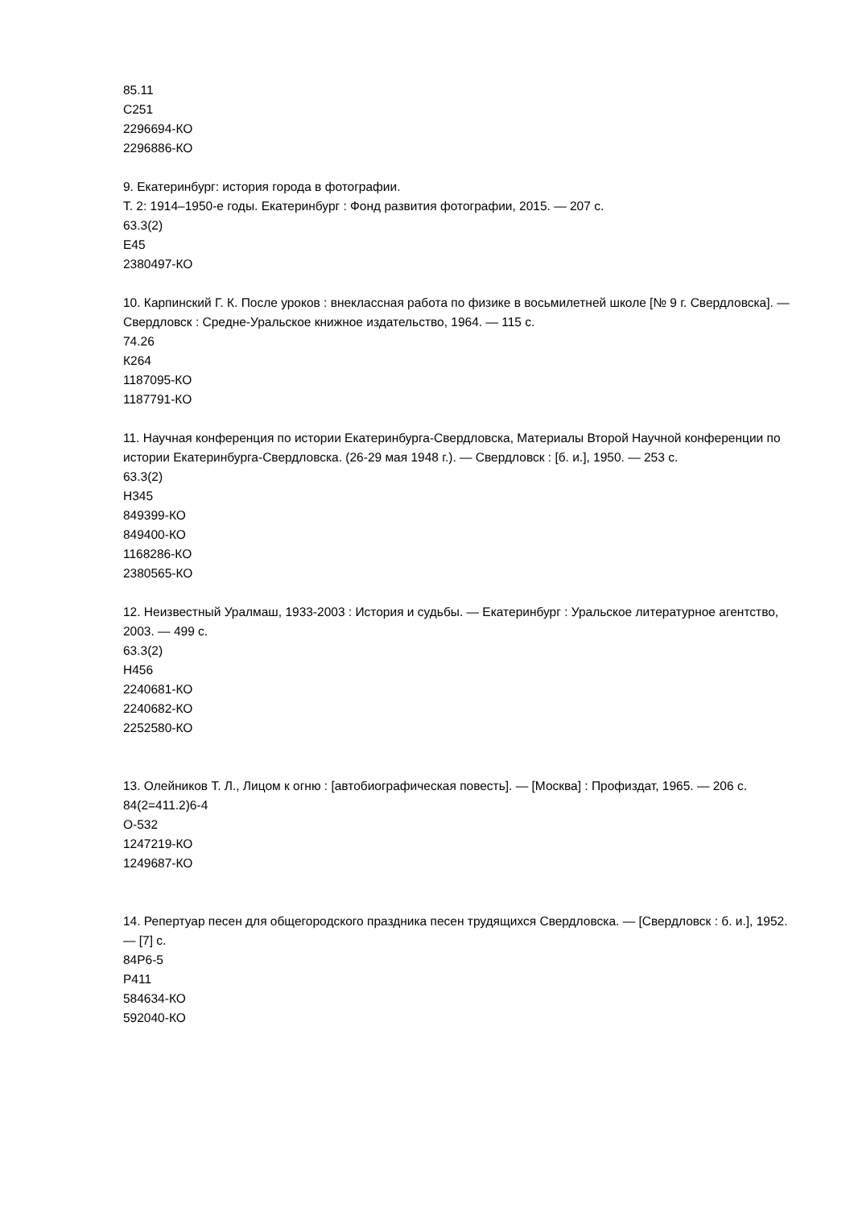85.11
С251
2296694-КО
2296886-КО
9. Екатеринбург: история города в фотографии.
Т. 2: 1914–1950-е годы. Екатеринбург : Фонд развития фотографии, 2015. — 207 с.
63.3(2)
Е45
2380497-КО
10. Карпинский Г. К. После уроков : внеклассная работа по физике в восьмилетней школе [№ 9 г. Свердловска]. — Свердловск : Средне-Уральское книжное издательство, 1964. — 115 с.
74.26
К264
1187095-КО
1187791-КО
11. Научная конференция по истории Екатеринбурга-Свердловска, Материалы Второй Научной конференции по истории Екатеринбурга-Свердловска. (26-29 мая 1948 г.). — Свердловск : [б. и.], 1950. — 253 с.
63.3(2)
Н345
849399-КО
849400-КО
1168286-КО
2380565-КО
12. Неизвестный Уралмаш, 1933-2003 : История и судьбы. — Екатеринбург : Уральское литературное агентство, 2003. — 499 с.
63.3(2)
Н456
2240681-КО
2240682-КО
2252580-КО
13. Олейников Т. Л., Лицом к огню : [автобиографическая повесть]. — [Москва] : Профиздат, 1965. — 206 с.
84(2=411.2)6-4
О-532
1247219-КО
1249687-КО
14. Репертуар песен для общегородского праздника песен трудящихся Свердловска. — [Свердловск : б. и.], 1952. — [7] с.
84Р6-5
Р411
584634-КО
592040-КО